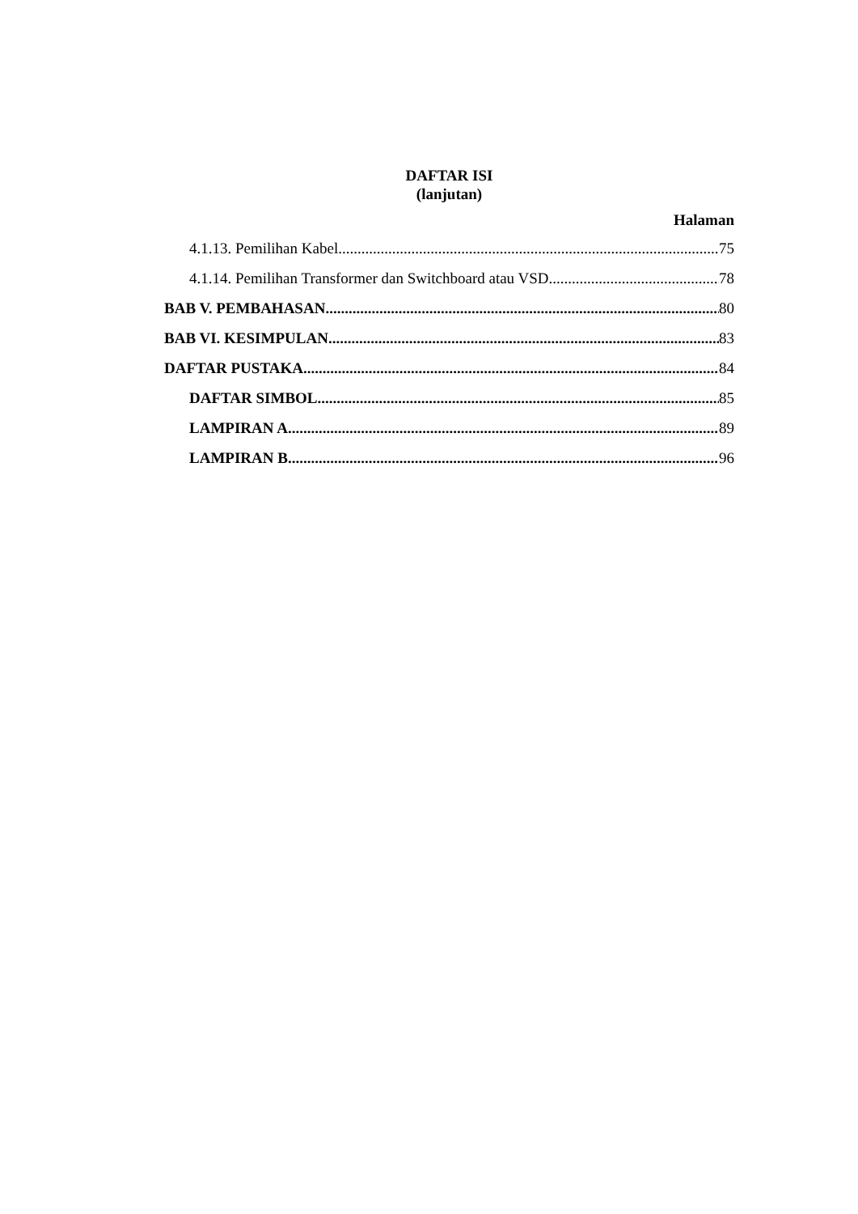DAFTAR ISI
(lanjutan)
Halaman
4.1.13. Pemilihan Kabel 75
4.1.14. Pemilihan Transformer dan Switchboard atau VSD 78
BAB V. PEMBAHASAN 80
BAB VI. KESIMPULAN 83
DAFTAR PUSTAKA 84
DAFTAR SIMBOL 85
LAMPIRAN A 89
LAMPIRAN B 96